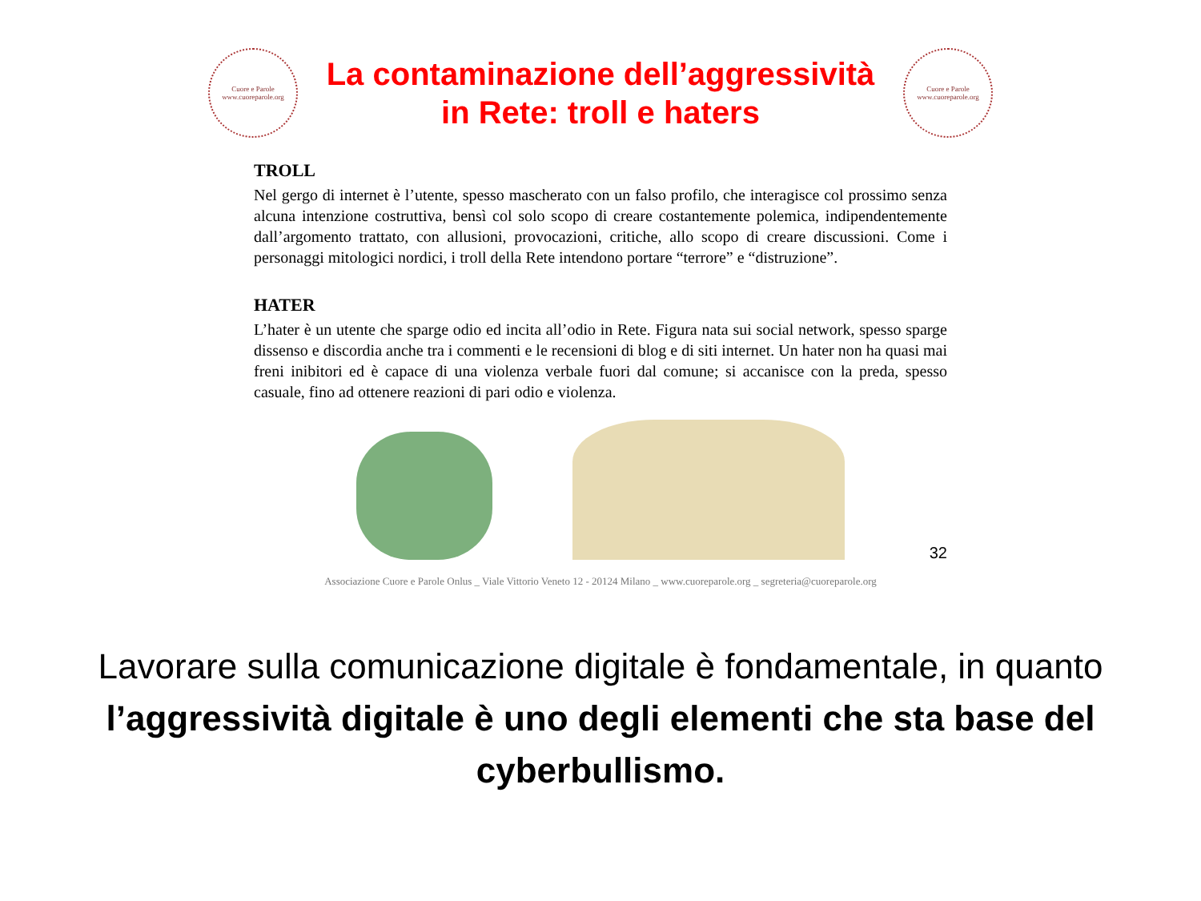Cuore e Parole
www.cuoreparole.org
La contaminazione dell’aggressività
in Rete: troll e haters
Cuore e Parole
www.cuoreparole.org
TROLL
Nel gergo di internet è l’utente, spesso mascherato con un falso profilo, che interagisce col prossimo senza alcuna intenzione costruttiva, bensì col solo scopo di creare costantemente polemica, indipendentemente dall’argomento trattato, con allusioni, provocazioni, critiche, allo scopo di creare discussioni. Come i personaggi mitologici nordici, i troll della Rete intendono portare “terrore” e “distruzione”.
HATER
L’hater è un utente che sparge odio ed incita all’odio in Rete. Figura nata sui social network, spesso sparge dissenso e discordia anche tra i commenti e le recensioni di blog e di siti internet. Un hater non ha quasi mai freni inibitori ed è capace di una violenza verbale fuori dal comune; si accanisce con la preda, spesso casuale, fino ad ottenere reazioni di pari odio e violenza.
32
Associazione Cuore e Parole Onlus _ Viale Vittorio Veneto 12 - 20124 Milano _ www.cuoreparole.org _ segreteria@cuoreparole.org
Lavorare sulla comunicazione digitale è fondamentale, in quanto
l’aggressività digitale è uno degli elementi che sta base del cyberbullismo.